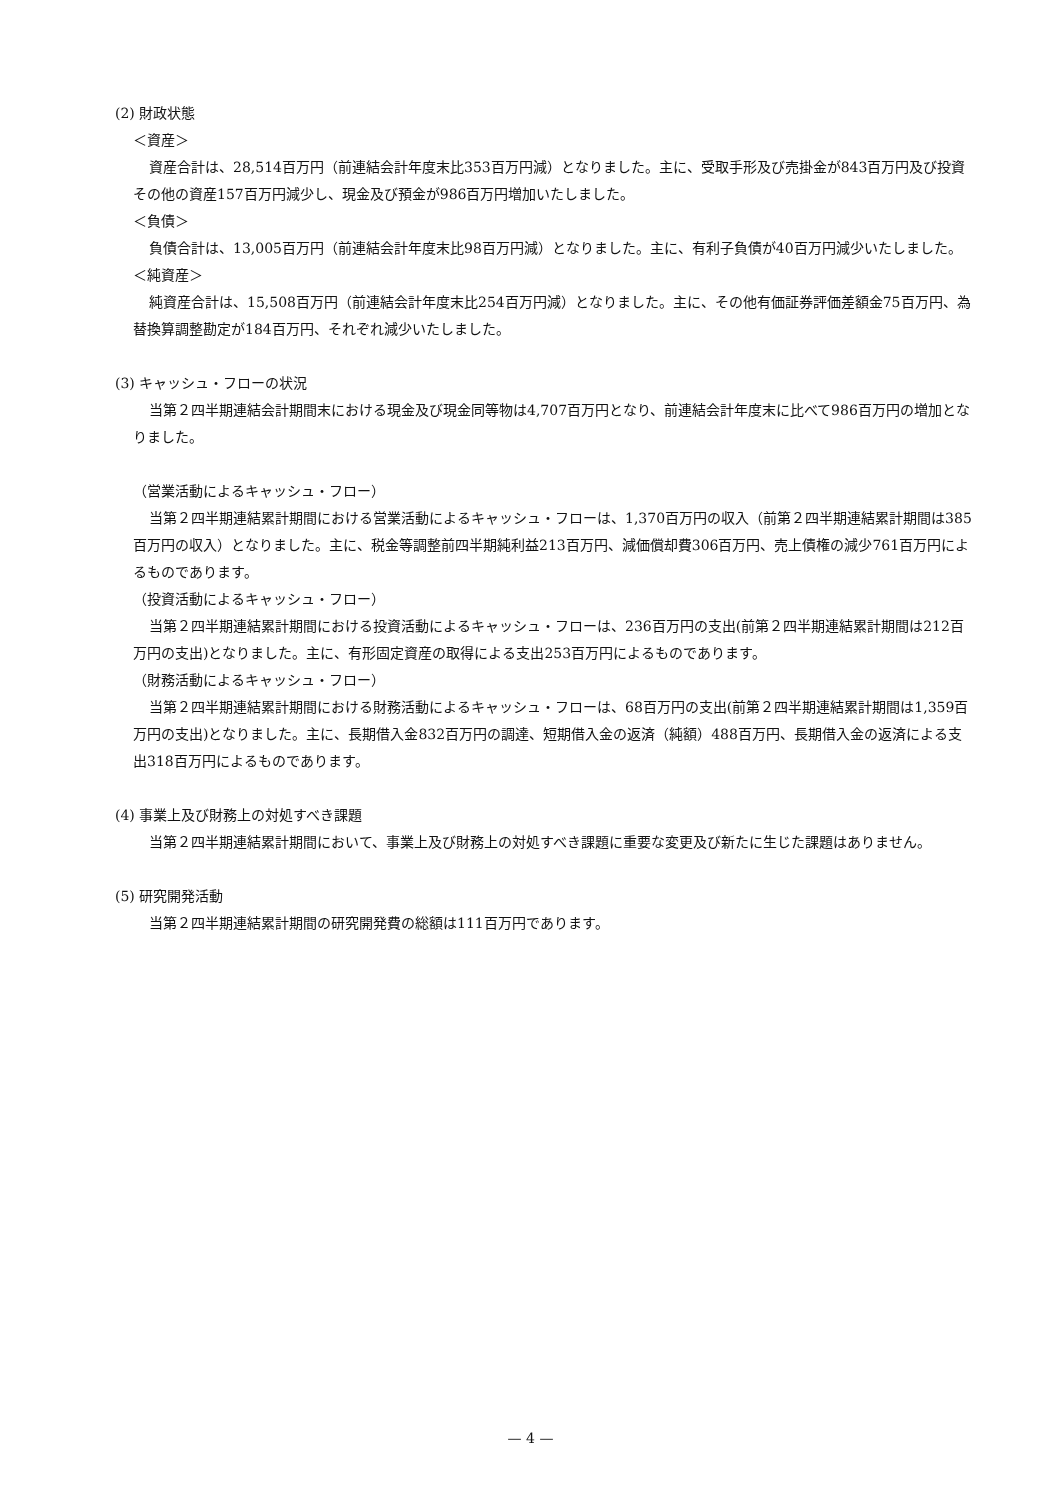(2) 財政状態
＜資産＞
資産合計は、28,514百万円（前連結会計年度末比353百万円減）となりました。主に、受取手形及び売掛金が843百万円及び投資その他の資産157百万円減少し、現金及び預金が986百万円増加いたしました。
＜負債＞
負債合計は、13,005百万円（前連結会計年度末比98百万円減）となりました。主に、有利子負債が40百万円減少いたしました。
＜純資産＞
純資産合計は、15,508百万円（前連結会計年度末比254百万円減）となりました。主に、その他有価証券評価差額金75百万円、為替換算調整勘定が184百万円、それぞれ減少いたしました。
(3) キャッシュ・フローの状況
当第２四半期連結会計期間末における現金及び現金同等物は4,707百万円となり、前連結会計年度末に比べて986百万円の増加となりました。
（営業活動によるキャッシュ・フロー）
当第２四半期連結累計期間における営業活動によるキャッシュ・フローは、1,370百万円の収入（前第２四半期連結累計期間は385百万円の収入）となりました。主に、税金等調整前四半期純利益213百万円、減価償却費306百万円、売上債権の減少761百万円によるものであります。
（投資活動によるキャッシュ・フロー）
当第２四半期連結累計期間における投資活動によるキャッシュ・フローは、236百万円の支出(前第２四半期連結累計期間は212百万円の支出)となりました。主に、有形固定資産の取得による支出253百万円によるものであります。
（財務活動によるキャッシュ・フロー）
当第２四半期連結累計期間における財務活動によるキャッシュ・フローは、68百万円の支出(前第２四半期連結累計期間は1,359百万円の支出)となりました。主に、長期借入金832百万円の調達、短期借入金の返済（純額）488百万円、長期借入金の返済による支出318百万円によるものであります。
(4) 事業上及び財務上の対処すべき課題
当第２四半期連結累計期間において、事業上及び財務上の対処すべき課題に重要な変更及び新たに生じた課題はありません。
(5) 研究開発活動
当第２四半期連結累計期間の研究開発費の総額は111百万円であります。
— 4 —